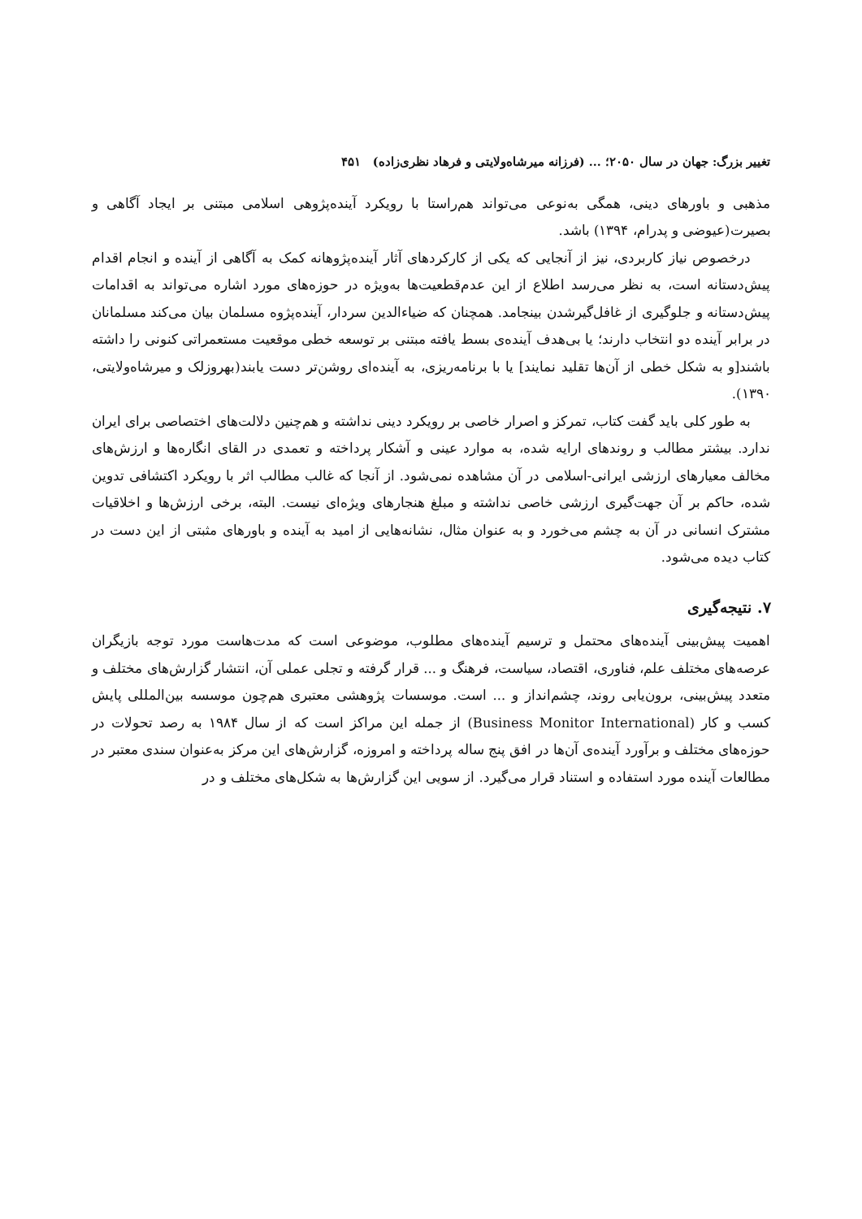تغییر بزرگ: جهان در سال ۲۰۵۰؛ ... (فرزانه میرشاه‌ولایتی و فرهاد نظری‌زاده) ۴۵۱
مذهبی و باورهای دینی، همگی به‌نوعی می‌تواند هم‌راستا با رویکرد آینده‌پژوهی اسلامی مبتنی بر ایجاد آگاهی و بصیرت(عیوضی و پدرام، ۱۳۹۴) باشد.
درخصوص نیاز کاربردی، نیز از آنجایی که یکی از کارکردهای آثار آینده‌پژوهانه کمک به آگاهی از آینده و انجام اقدام پیش‌دستانه است، به نظر می‌رسد اطلاع از این عدم‌قطعیت‌ها به‌ویژه در حوزه‌های مورد اشاره می‌تواند به اقدامات پیش‌دستانه و جلوگیری از غافل‌گیرشدن بینجامد. همچنان که ضیاءالدین سردار، آینده‌پژوه مسلمان بیان می‌کند مسلمانان در برابر آینده دو انتخاب دارند؛ یا بی‌هدف آینده‌ی بسط یافته مبتنی بر توسعه خطی موقعیت مستعمراتی کنونی را داشته باشند[و به شکل خطی از آن‌ها تقلید نمایند] یا با برنامه‌ریزی، به آینده‌ای روشن‌تر دست یابند(بهروزلک و میرشاه‌ولایتی، ۱۳۹۰).
به طور کلی باید گفت کتاب، تمرکز و اصرار خاصی بر رویکرد دینی نداشته و هم‌چنین دلالت‌های اختصاصی برای ایران ندارد. بیشتر مطالب و روندهای ارایه شده، به موارد عینی و آشکار پرداخته و تعمدی در القای انگاره‌ها و ارزش‌های مخالف معیارهای ارزشی ایرانی-اسلامی در آن مشاهده نمی‌شود. از آنجا که غالب مطالب اثر با رویکرد اکتشافی تدوین شده، حاکم بر آن جهت‌گیری ارزشی خاصی نداشته و مبلغ هنجارهای ویژه‌ای نیست. البته، برخی ارزش‌ها و اخلاقیات مشترک انسانی در آن به چشم می‌خورد و به عنوان مثال، نشانه‌هایی از امید به آینده و باورهای مثبتی از این دست در کتاب دیده می‌شود.
۷. نتیجه‌گیری
اهمیت پیش‌بینی آینده‌های محتمل و ترسیم آینده‌های مطلوب، موضوعی است که مدت‌هاست مورد توجه بازیگران عرصه‌های مختلف علم، فناوری، اقتصاد، سیاست، فرهنگ و ... قرار گرفته و تجلی عملی آن، انتشار گزارش‌های مختلف و متعدد پیش‌بینی، برون‌یابی روند، چشم‌انداز و ... است. موسسات پژوهشی معتبری هم‌چون موسسه بین‌المللی پایش کسب و کار (Business Monitor International) از جمله این مراکز است که از سال ۱۹۸۴ به رصد تحولات در حوزه‌های مختلف و برآورد آینده‌ی آن‌ها در افق پنج ساله پرداخته و امروزه، گزارش‌های این مرکز به‌عنوان سندی معتبر در مطالعات آینده مورد استفاده و استناد قرار می‌گیرد. از سویی این گزارش‌ها به شکل‌های مختلف و در